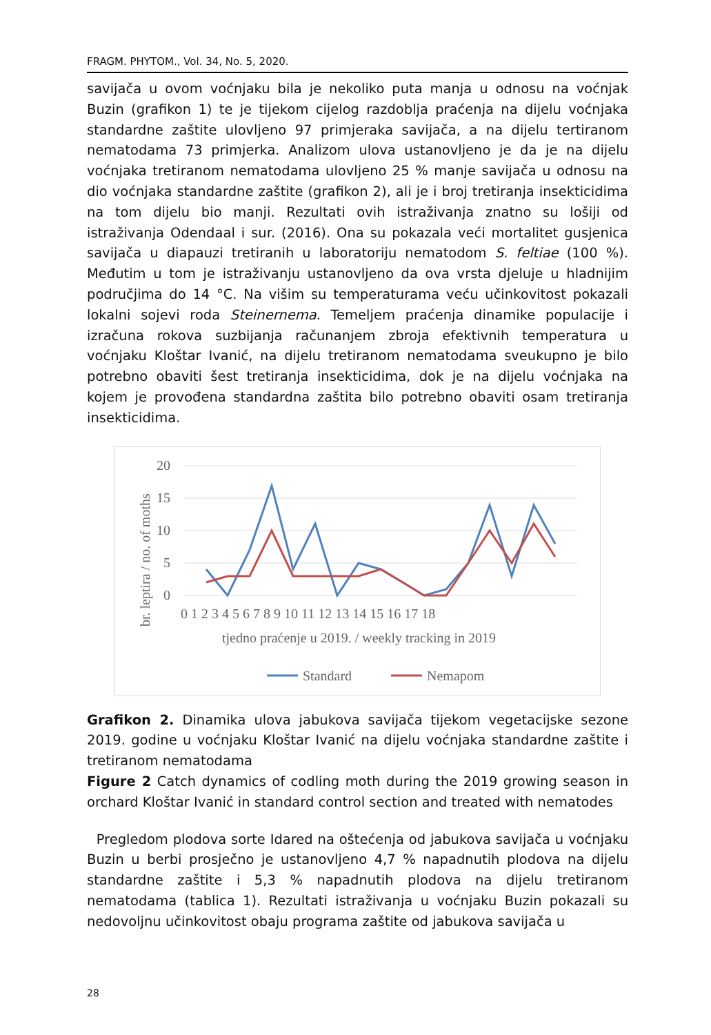FRAGM. PHYTOM., Vol. 34, No. 5, 2020.
savijača u ovom voćnjaku bila je nekoliko puta manja u odnosu na voćnjak Buzin (grafikon 1) te je tijekom cijelog razdoblja praćenja na dijelu voćnjaka standardne zaštite ulovljeno 97 primjeraka savijača, a na dijelu tertiranom nematodama 73 primjerka. Analizom ulova ustanovljeno je da je na dijelu voćnjaka tretiranom nematodama ulovljeno 25 % manje savijača u odnosu na dio voćnjaka standardne zaštite (grafikon 2), ali je i broj tretiranja insekticidima na tom dijelu bio manji. Rezultati ovih istraživanja znatno su lošiji od istraživanja Odendaal i sur. (2016). Ona su pokazala veći mortalitet gusjenica savijača u diapauzi tretiranih u laboratoriju nematodom S. feltiae (100 %). Međutim u tom je istraživanju ustanovljeno da ova vrsta djeluje u hladnijim područjima do 14 °C. Na višim su temperaturama veću učinkovitost pokazali lokalni sojevi roda Steinernema. Temeljem praćenja dinamike populacije i izračuna rokova suzbijanja računanjem zbroja efektivnih temperatura u voćnjaku Kloštar Ivanić, na dijelu tretiranom nematodama sveukupno je bilo potrebno obaviti šest tretiranja insekticidima, dok je na dijelu voćnjaka na kojem je provođena standardna zaštita bilo potrebno obaviti osam tretiranja insekticidima.
20
15
10
5
0
0 1 2 3 4 5 6 7 8 9 10 11 12 13 14 15 16 17 18
tjedno praćenje u 2019. / weekly tracking in 2019
br. leptira / no. of moths
Standard
Nemapom
Grafikon 2. Dinamika ulova jabukova savijača tijekom vegetacijske sezone 2019. godine u voćnjaku Kloštar Ivanić na dijelu voćnjaka standardne zaštite i tretiranom nematodama
Figure 2 Catch dynamics of codling moth during the 2019 growing season in orchard Kloštar Ivanić in standard control section and treated with nematodes
Pregledom plodova sorte Idared na oštećenja od jabukova savijača u voćnjaku Buzin u berbi prosječno je ustanovljeno 4,7 % napadnutih plodova na dijelu standardne zaštite i 5,3 % napadnutih plodova na dijelu tretiranom nematodama (tablica 1). Rezultati istraživanja u voćnjaku Buzin pokazali su nedovoljnu učinkovitost obaju programa zaštite od jabukova savijača u
28